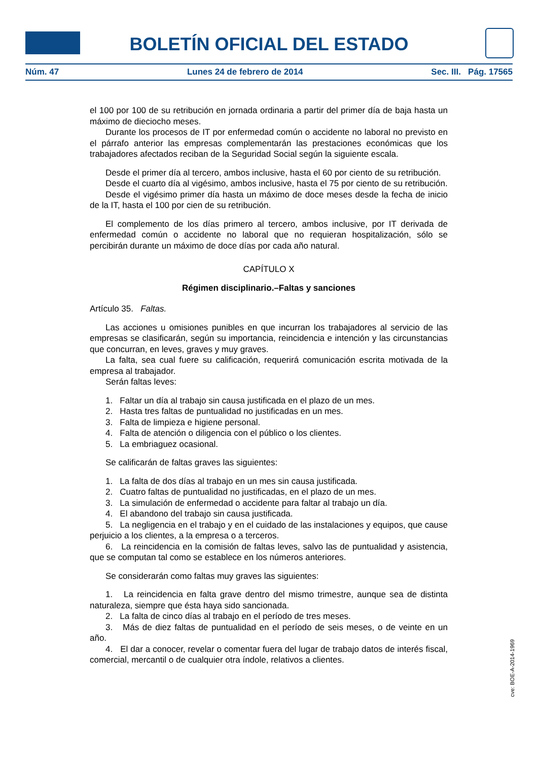BOLETÍN OFICIAL DEL ESTADO
Núm. 47 Lunes 24 de febrero de 2014 Sec. III. Pág. 17565
el 100 por 100 de su retribución en jornada ordinaria a partir del primer día de baja hasta un máximo de dieciocho meses.
Durante los procesos de IT por enfermedad común o accidente no laboral no previsto en el párrafo anterior las empresas complementarán las prestaciones económicas que los trabajadores afectados reciban de la Seguridad Social según la siguiente escala.
Desde el primer día al tercero, ambos inclusive, hasta el 60 por ciento de su retribución.
Desde el cuarto día al vigésimo, ambos inclusive, hasta el 75 por ciento de su retribución.
Desde el vigésimo primer día hasta un máximo de doce meses desde la fecha de inicio de la IT, hasta el 100 por cien de su retribución.
El complemento de los días primero al tercero, ambos inclusive, por IT derivada de enfermedad común o accidente no laboral que no requieran hospitalización, sólo se percibirán durante un máximo de doce días por cada año natural.
CAPÍTULO X
Régimen disciplinario.–Faltas y sanciones
Artículo 35. Faltas.
Las acciones u omisiones punibles en que incurran los trabajadores al servicio de las empresas se clasificarán, según su importancia, reincidencia e intención y las circunstancias que concurran, en leves, graves y muy graves.
La falta, sea cual fuere su calificación, requerirá comunicación escrita motivada de la empresa al trabajador.
Serán faltas leves:
1. Faltar un día al trabajo sin causa justificada en el plazo de un mes.
2. Hasta tres faltas de puntualidad no justificadas en un mes.
3. Falta de limpieza e higiene personal.
4. Falta de atención o diligencia con el público o los clientes.
5. La embriaguez ocasional.
Se calificarán de faltas graves las siguientes:
1. La falta de dos días al trabajo en un mes sin causa justificada.
2. Cuatro faltas de puntualidad no justificadas, en el plazo de un mes.
3. La simulación de enfermedad o accidente para faltar al trabajo un día.
4. El abandono del trabajo sin causa justificada.
5. La negligencia en el trabajo y en el cuidado de las instalaciones y equipos, que cause perjuicio a los clientes, a la empresa o a terceros.
6. La reincidencia en la comisión de faltas leves, salvo las de puntualidad y asistencia, que se computan tal como se establece en los números anteriores.
Se considerarán como faltas muy graves las siguientes:
1. La reincidencia en falta grave dentro del mismo trimestre, aunque sea de distinta naturaleza, siempre que ésta haya sido sancionada.
2. La falta de cinco días al trabajo en el período de tres meses.
3. Más de diez faltas de puntualidad en el período de seis meses, o de veinte en un año.
4. El dar a conocer, revelar o comentar fuera del lugar de trabajo datos de interés fiscal, comercial, mercantil o de cualquier otra índole, relativos a clientes.
cve: BOE-A-2014-1969